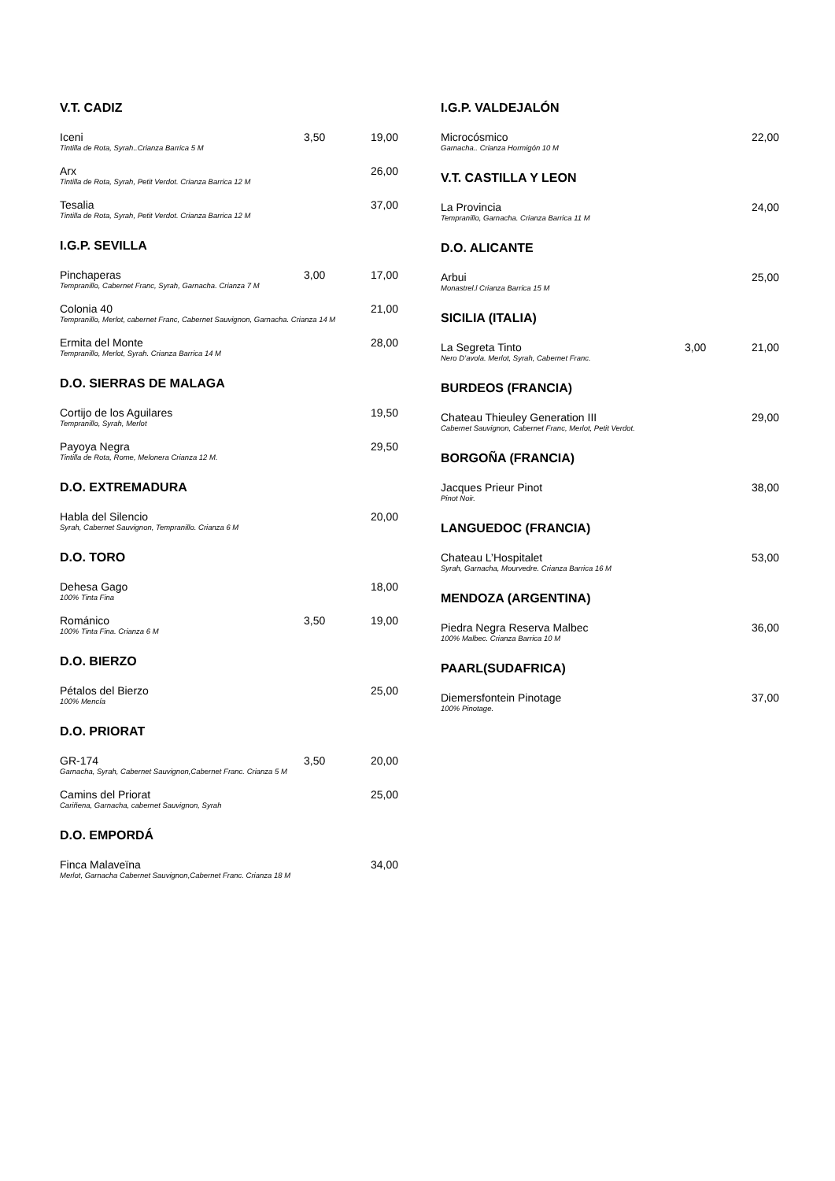V.T. CADIZ
Iceni
Tintilla de Rota, Syrah..Crianza Barrica 5 M
3,50 19,00
Arx
Tintilla de Rota, Syrah, Petit Verdot. Crianza Barrica 12 M
26,00
Tesalia
Tintilla de Rota, Syrah, Petit Verdot. Crianza Barrica 12 M
37,00
I.G.P. SEVILLA
Pinchaperas
Tempranillo, Cabernet Franc, Syrah, Garnacha. Crianza 7 M
3,00 17,00
Colonia 40
Tempranillo, Merlot, cabernet Franc, Cabernet Sauvignon, Garnacha. Crianza 14 M
21,00
Ermita del Monte
Tempranillo, Merlot, Syrah. Crianza Barrica 14 M
28,00
D.O. SIERRAS DE MALAGA
Cortijo de los Aguilares
Tempranillo, Syrah, Merlot
19,50
Payoya Negra
Tintilla de Rota, Rome, Melonera Crianza 12 M.
29,50
D.O. EXTREMADURA
Habla del Silencio
Syrah, Cabernet Sauvignon, Tempranillo. Crianza 6 M
20,00
D.O. TORO
Dehesa Gago
100% Tinta Fina
18,00
Románico
100% Tinta Fina. Crianza 6 M
3,50 19,00
D.O. BIERZO
Pétalos del Bierzo
100% Mencía
25,00
D.O. PRIORAT
GR-174
Garnacha, Syrah, Cabernet Sauvignon,Cabernet Franc. Crianza 5 M
3,50 20,00
Camins del Priorat
Cariñena, Garnacha, cabernet Sauvignon, Syrah
25,00
D.O. EMPORDÁ
Finca Malaveïna
Merlot, Garnacha Cabernet Sauvignon,Cabernet Franc. Crianza 18 M
34,00
I.G.P. VALDEJALÓN
Microcósmico
Garnacha.. Crianza Hormigón 10 M
22,00
V.T. CASTILLA Y LEON
La Provincia
Tempranillo, Garnacha. Crianza Barrica 11 M
24,00
D.O. ALICANTE
Arbui
Monastrel.l Crianza Barrica 15 M
25,00
SICILIA (ITALIA)
La Segreta Tinto
Nero D’avola. Merlot, Syrah, Cabernet Franc.
3,00 21,00
BURDEOS (FRANCIA)
Chateau Thieuley Generation III
Cabernet Sauvignon, Cabernet Franc, Merlot, Petit Verdot.
29,00
BORGOÑA (FRANCIA)
Jacques Prieur Pinot
Pinot Noir.
38,00
LANGUEDOC (FRANCIA)
Chateau L’Hospitalet
Syrah, Garnacha, Mourvedre. Crianza Barrica 16 M
53,00
MENDOZA (ARGENTINA)
Piedra Negra Reserva Malbec
100% Malbec. Crianza Barrica 10 M
36,00
PAARL(SUDAFRICA)
Diemersfontein Pinotage
100% Pinotage.
37,00